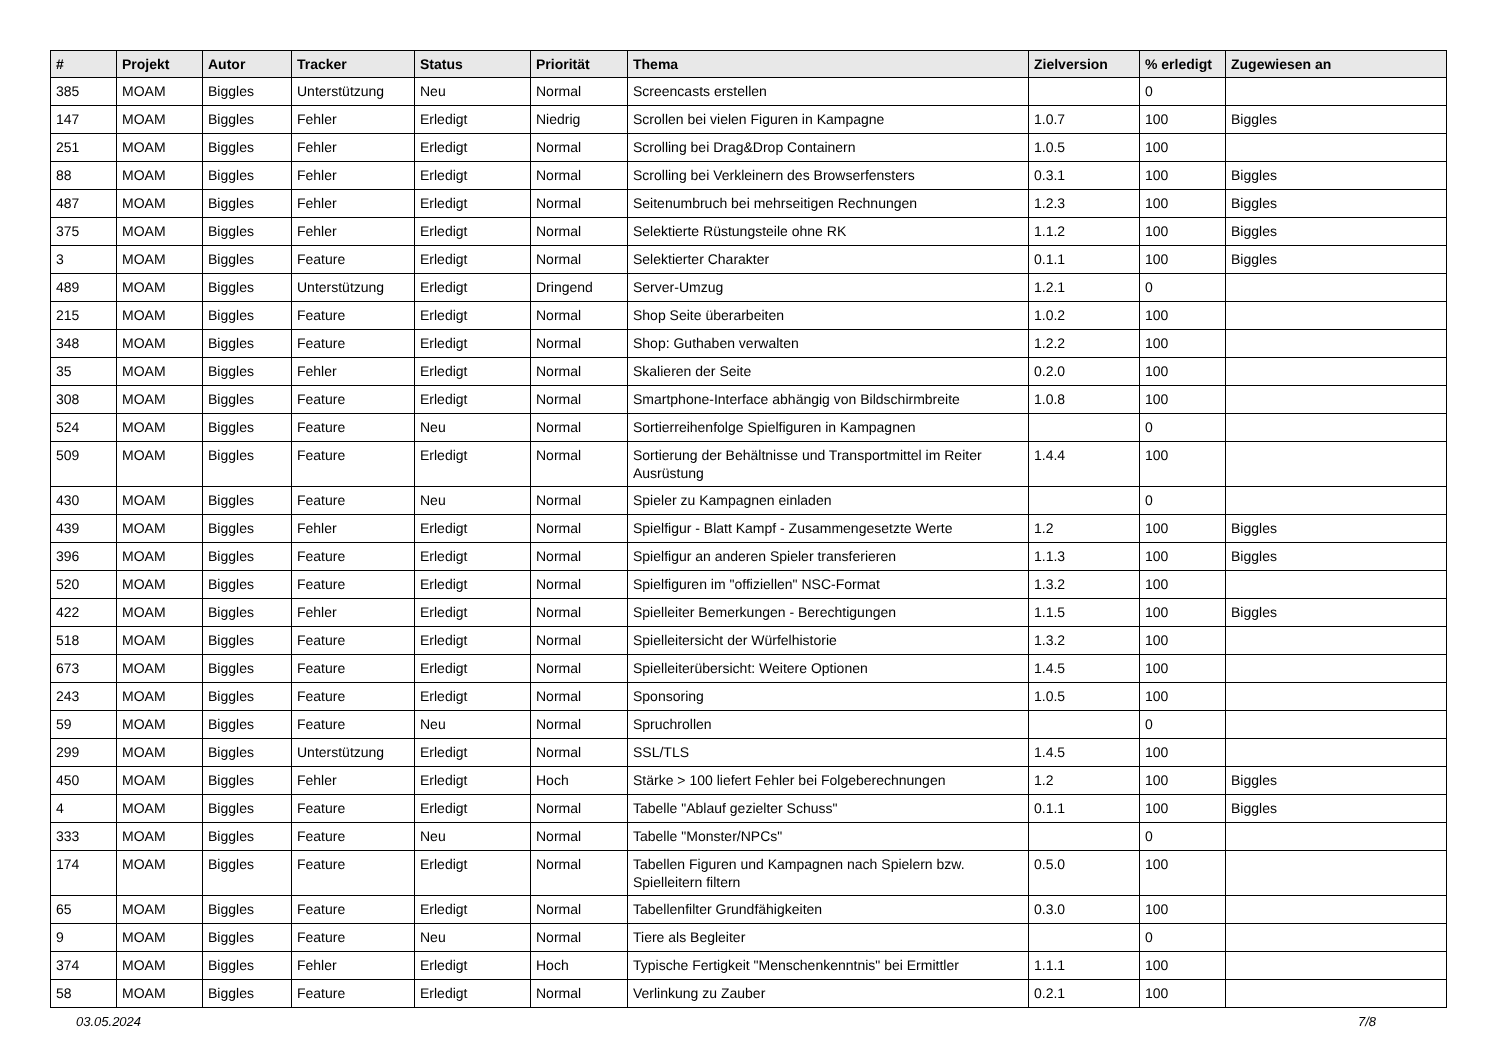| # | Projekt | Autor | Tracker | Status | Priorität | Thema | Zielversion | % erledigt | Zugewiesen an |
| --- | --- | --- | --- | --- | --- | --- | --- | --- | --- |
| 385 | MOAM | Biggles | Unterstützung | Neu | Normal | Screencasts erstellen | | 0 | |
| 147 | MOAM | Biggles | Fehler | Erledigt | Niedrig | Scrollen bei vielen Figuren in Kampagne | 1.0.7 | 100 | Biggles |
| 251 | MOAM | Biggles | Fehler | Erledigt | Normal | Scrolling bei Drag&Drop Containern | 1.0.5 | 100 | |
| 88 | MOAM | Biggles | Fehler | Erledigt | Normal | Scrolling bei Verkleinern des Browserfensters | 0.3.1 | 100 | Biggles |
| 487 | MOAM | Biggles | Fehler | Erledigt | Normal | Seitenumbruch bei mehrseitigen Rechnungen | 1.2.3 | 100 | Biggles |
| 375 | MOAM | Biggles | Fehler | Erledigt | Normal | Selektierte Rüstungsteile ohne RK | 1.1.2 | 100 | Biggles |
| 3 | MOAM | Biggles | Feature | Erledigt | Normal | Selektierter Charakter | 0.1.1 | 100 | Biggles |
| 489 | MOAM | Biggles | Unterstützung | Erledigt | Dringend | Server-Umzug | 1.2.1 | 0 | |
| 215 | MOAM | Biggles | Feature | Erledigt | Normal | Shop Seite überarbeiten | 1.0.2 | 100 | |
| 348 | MOAM | Biggles | Feature | Erledigt | Normal | Shop: Guthaben verwalten | 1.2.2 | 100 | |
| 35 | MOAM | Biggles | Fehler | Erledigt | Normal | Skalieren der Seite | 0.2.0 | 100 | |
| 308 | MOAM | Biggles | Feature | Erledigt | Normal | Smartphone-Interface abhängig von Bildschirmbreite | 1.0.8 | 100 | |
| 524 | MOAM | Biggles | Feature | Neu | Normal | Sortierreihenfolge Spielfiguren in Kampagnen | | 0 | |
| 509 | MOAM | Biggles | Feature | Erledigt | Normal | Sortierung der Behältnisse und Transportmittel im Reiter Ausrüstung | 1.4.4 | 100 | |
| 430 | MOAM | Biggles | Feature | Neu | Normal | Spieler zu Kampagnen einladen | | 0 | |
| 439 | MOAM | Biggles | Fehler | Erledigt | Normal | Spielfigur - Blatt Kampf - Zusammengesetzte Werte | 1.2 | 100 | Biggles |
| 396 | MOAM | Biggles | Feature | Erledigt | Normal | Spielfigur an anderen Spieler transferieren | 1.1.3 | 100 | Biggles |
| 520 | MOAM | Biggles | Feature | Erledigt | Normal | Spielfiguren im "offiziellen" NSC-Format | 1.3.2 | 100 | |
| 422 | MOAM | Biggles | Fehler | Erledigt | Normal | Spielleiter Bemerkungen - Berechtigungen | 1.1.5 | 100 | Biggles |
| 518 | MOAM | Biggles | Feature | Erledigt | Normal | Spielleitersicht der Würfelhistorie | 1.3.2 | 100 | |
| 673 | MOAM | Biggles | Feature | Erledigt | Normal | Spielleiterübersicht: Weitere Optionen | 1.4.5 | 100 | |
| 243 | MOAM | Biggles | Feature | Erledigt | Normal | Sponsoring | 1.0.5 | 100 | |
| 59 | MOAM | Biggles | Feature | Neu | Normal | Spruchrollen | | 0 | |
| 299 | MOAM | Biggles | Unterstützung | Erledigt | Normal | SSL/TLS | 1.4.5 | 100 | |
| 450 | MOAM | Biggles | Fehler | Erledigt | Hoch | Stärke > 100 liefert Fehler bei Folgeberechnungen | 1.2 | 100 | Biggles |
| 4 | MOAM | Biggles | Feature | Erledigt | Normal | Tabelle "Ablauf gezielter Schuss" | 0.1.1 | 100 | Biggles |
| 333 | MOAM | Biggles | Feature | Neu | Normal | Tabelle "Monster/NPCs" | | 0 | |
| 174 | MOAM | Biggles | Feature | Erledigt | Normal | Tabellen Figuren und Kampagnen nach Spielern bzw. Spielleitern filtern | 0.5.0 | 100 | |
| 65 | MOAM | Biggles | Feature | Erledigt | Normal | Tabellenfilter Grundfähigkeiten | 0.3.0 | 100 | |
| 9 | MOAM | Biggles | Feature | Neu | Normal | Tiere als Begleiter | | 0 | |
| 374 | MOAM | Biggles | Fehler | Erledigt | Hoch | Typische Fertigkeit "Menschenkenntnis" bei Ermittler | 1.1.1 | 100 | |
| 58 | MOAM | Biggles | Feature | Erledigt | Normal | Verlinkung zu Zauber | 0.2.1 | 100 | |
03.05.2024 7/8